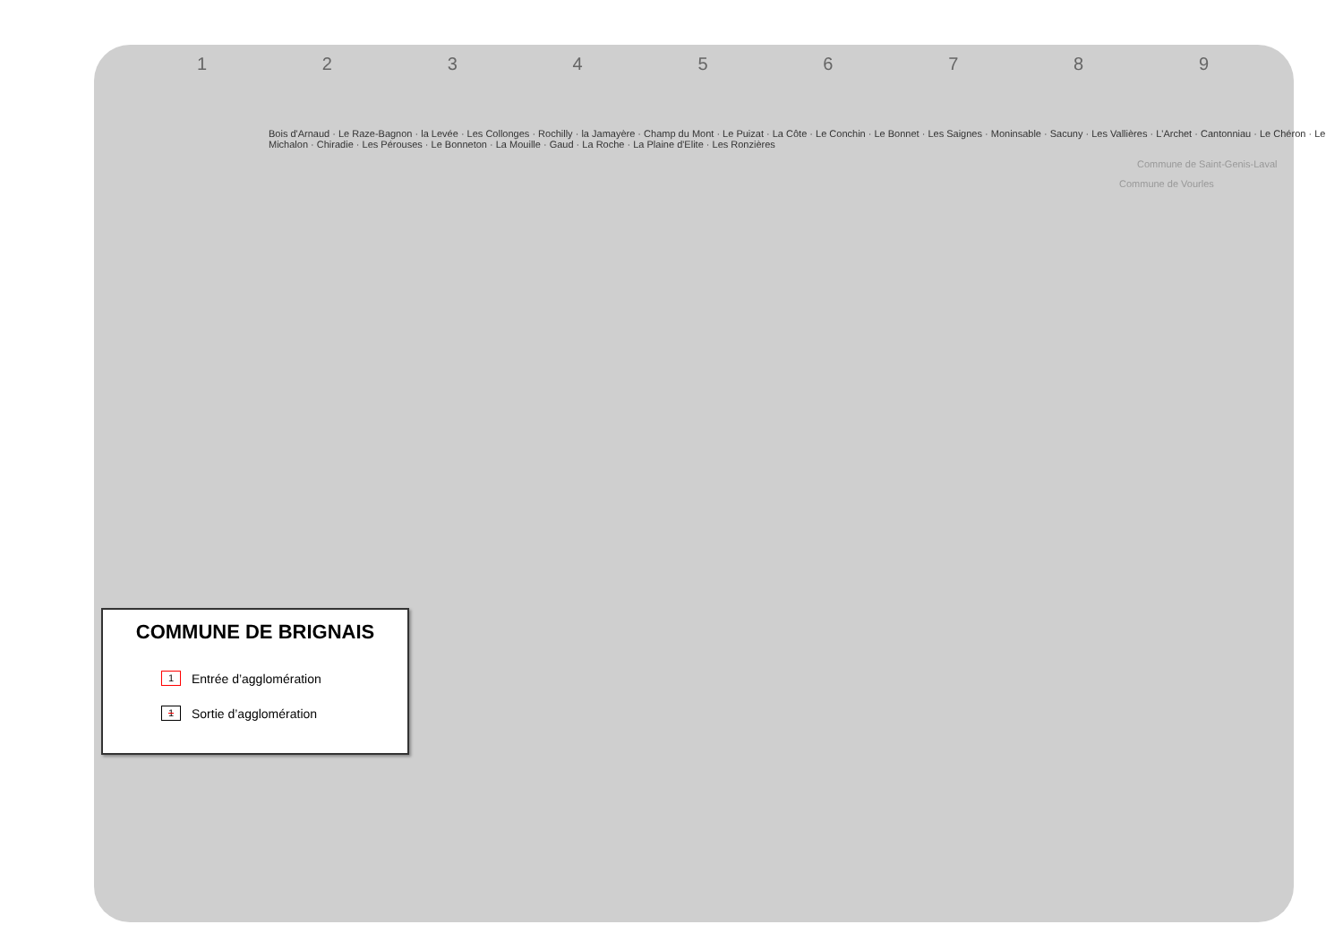1 2 3 4 5 6 7 8 9
Bois d'Arnaud · Le Raze-Bagnon · la Levée · Les Collonges · Rochilly · la Jamayère · Champ du Mont · Le Puizat · La Côte · Le Conchin · Le Bonnet · Les Saignes · Moninsable · Sacuny · Les Vallières · L'Archet · Cantonniau · Le Chéron · Le Michalon · Chiradie · Les Pérouses · Le Bonneton · La Mouille · Gaud · La Roche · La Plaine d'Elite · Les Ronzières
Commune de Saint-Genis-Laval
Commune de Vourles
COMMUNE DE BRIGNAIS
1 Entrée d’agglomération
1 Sortie d’agglomération